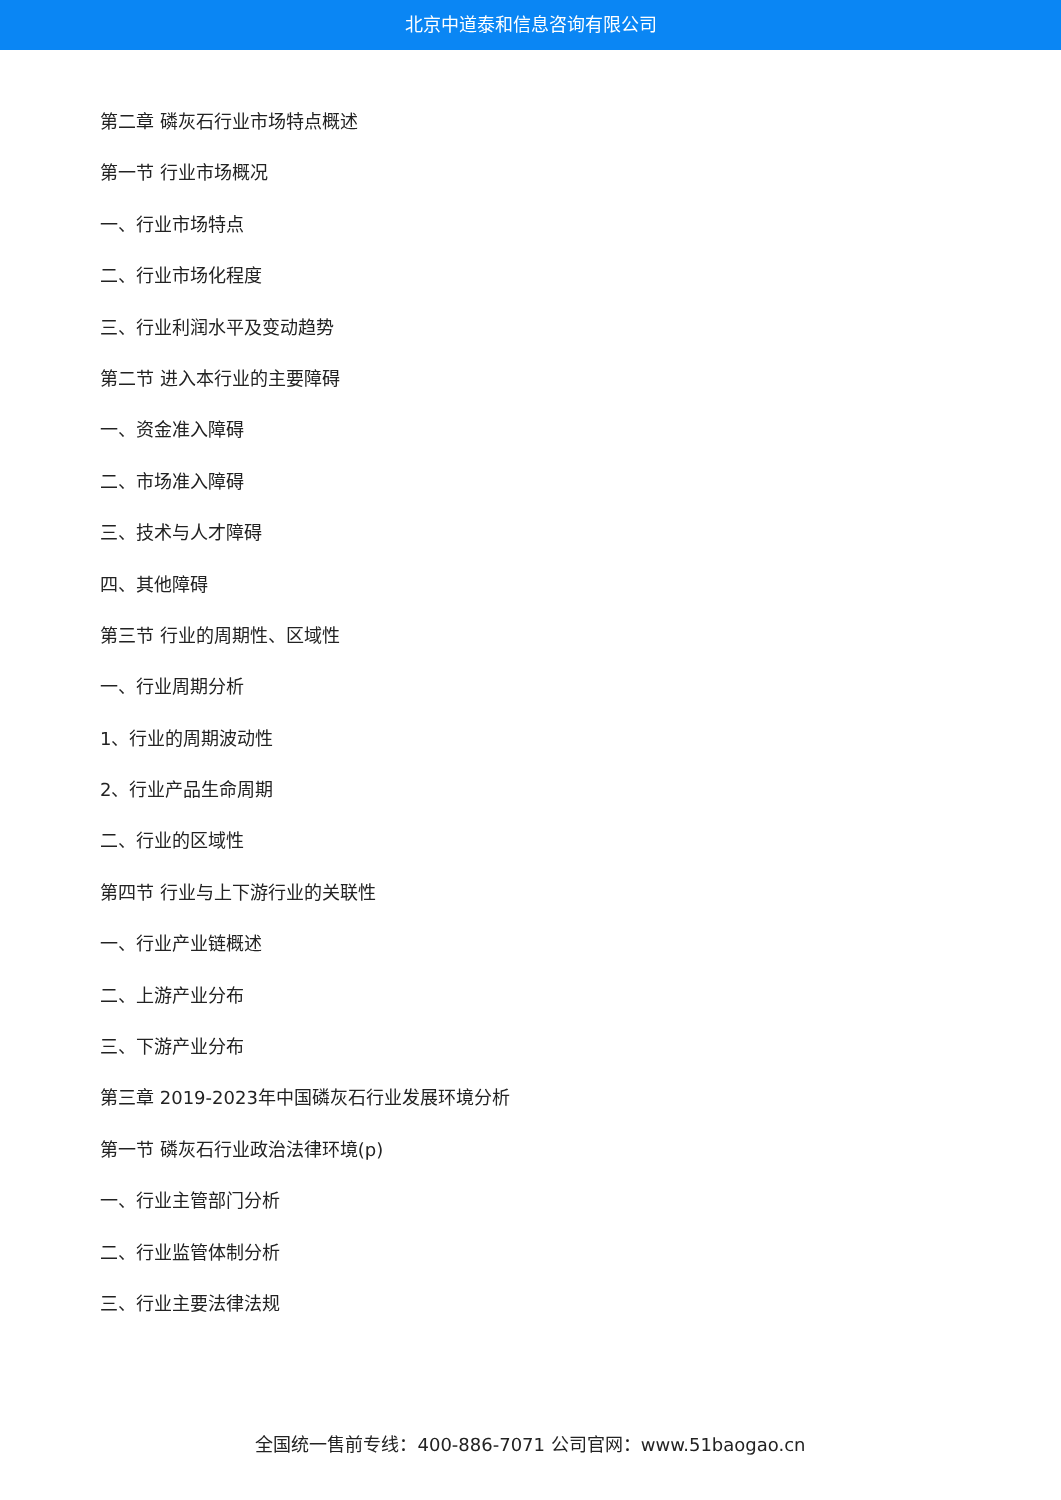北京中道泰和信息咨询有限公司
第二章 磷灰石行业市场特点概述
第一节 行业市场概况
一、行业市场特点
二、行业市场化程度
三、行业利润水平及变动趋势
第二节 进入本行业的主要障碍
一、资金准入障碍
二、市场准入障碍
三、技术与人才障碍
四、其他障碍
第三节 行业的周期性、区域性
一、行业周期分析
1、行业的周期波动性
2、行业产品生命周期
二、行业的区域性
第四节 行业与上下游行业的关联性
一、行业产业链概述
二、上游产业分布
三、下游产业分布
第三章 2019-2023年中国磷灰石行业发展环境分析
第一节 磷灰石行业政治法律环境(p)
一、行业主管部门分析
二、行业监管体制分析
三、行业主要法律法规
全国统一售前专线：400-886-7071 公司官网：www.51baogao.cn